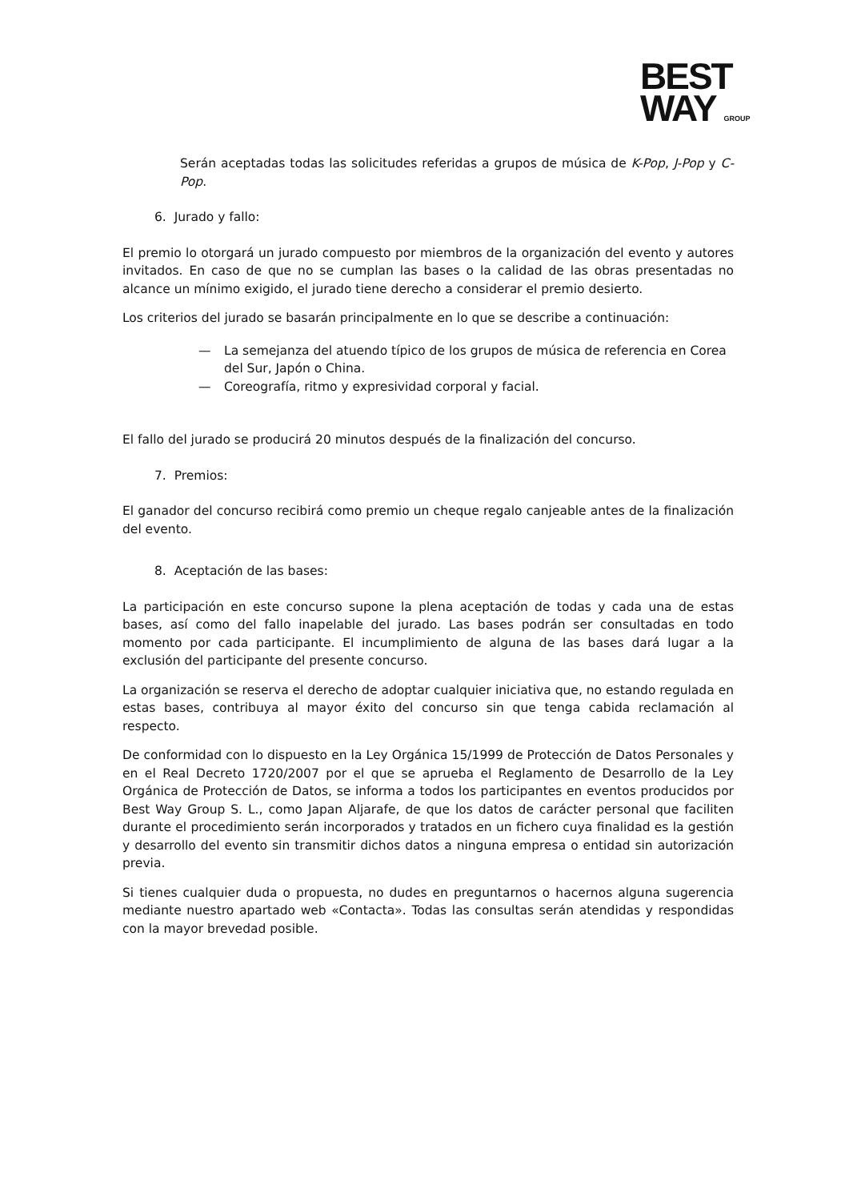BEST
WAY GROUP
Serán aceptadas todas las solicitudes referidas a grupos de música de K-Pop, J-Pop y C-Pop.
6. Jurado y fallo:
El premio lo otorgará un jurado compuesto por miembros de la organización del evento y autores invitados. En caso de que no se cumplan las bases o la calidad de las obras presentadas no alcance un mínimo exigido, el jurado tiene derecho a considerar el premio desierto.
Los criterios del jurado se basarán principalmente en lo que se describe a continuación:
— La semejanza del atuendo típico de los grupos de música de referencia en Corea del Sur, Japón o China.
— Coreografía, ritmo y expresividad corporal y facial.
El fallo del jurado se producirá 20 minutos después de la finalización del concurso.
7. Premios:
El ganador del concurso recibirá como premio un cheque regalo canjeable antes de la finalización del evento.
8. Aceptación de las bases:
La participación en este concurso supone la plena aceptación de todas y cada una de estas bases, así como del fallo inapelable del jurado. Las bases podrán ser consultadas en todo momento por cada participante. El incumplimiento de alguna de las bases dará lugar a la exclusión del participante del presente concurso.
La organización se reserva el derecho de adoptar cualquier iniciativa que, no estando regulada en estas bases, contribuya al mayor éxito del concurso sin que tenga cabida reclamación al respecto.
De conformidad con lo dispuesto en la Ley Orgánica 15/1999 de Protección de Datos Personales y en el Real Decreto 1720/2007 por el que se aprueba el Reglamento de Desarrollo de la Ley Orgánica de Protección de Datos, se informa a todos los participantes en eventos producidos por Best Way Group S. L., como Japan Aljarafe, de que los datos de carácter personal que faciliten durante el procedimiento serán incorporados y tratados en un fichero cuya finalidad es la gestión y desarrollo del evento sin transmitir dichos datos a ninguna empresa o entidad sin autorización previa.
Si tienes cualquier duda o propuesta, no dudes en preguntarnos o hacernos alguna sugerencia mediante nuestro apartado web «Contacta». Todas las consultas serán atendidas y respondidas con la mayor brevedad posible.